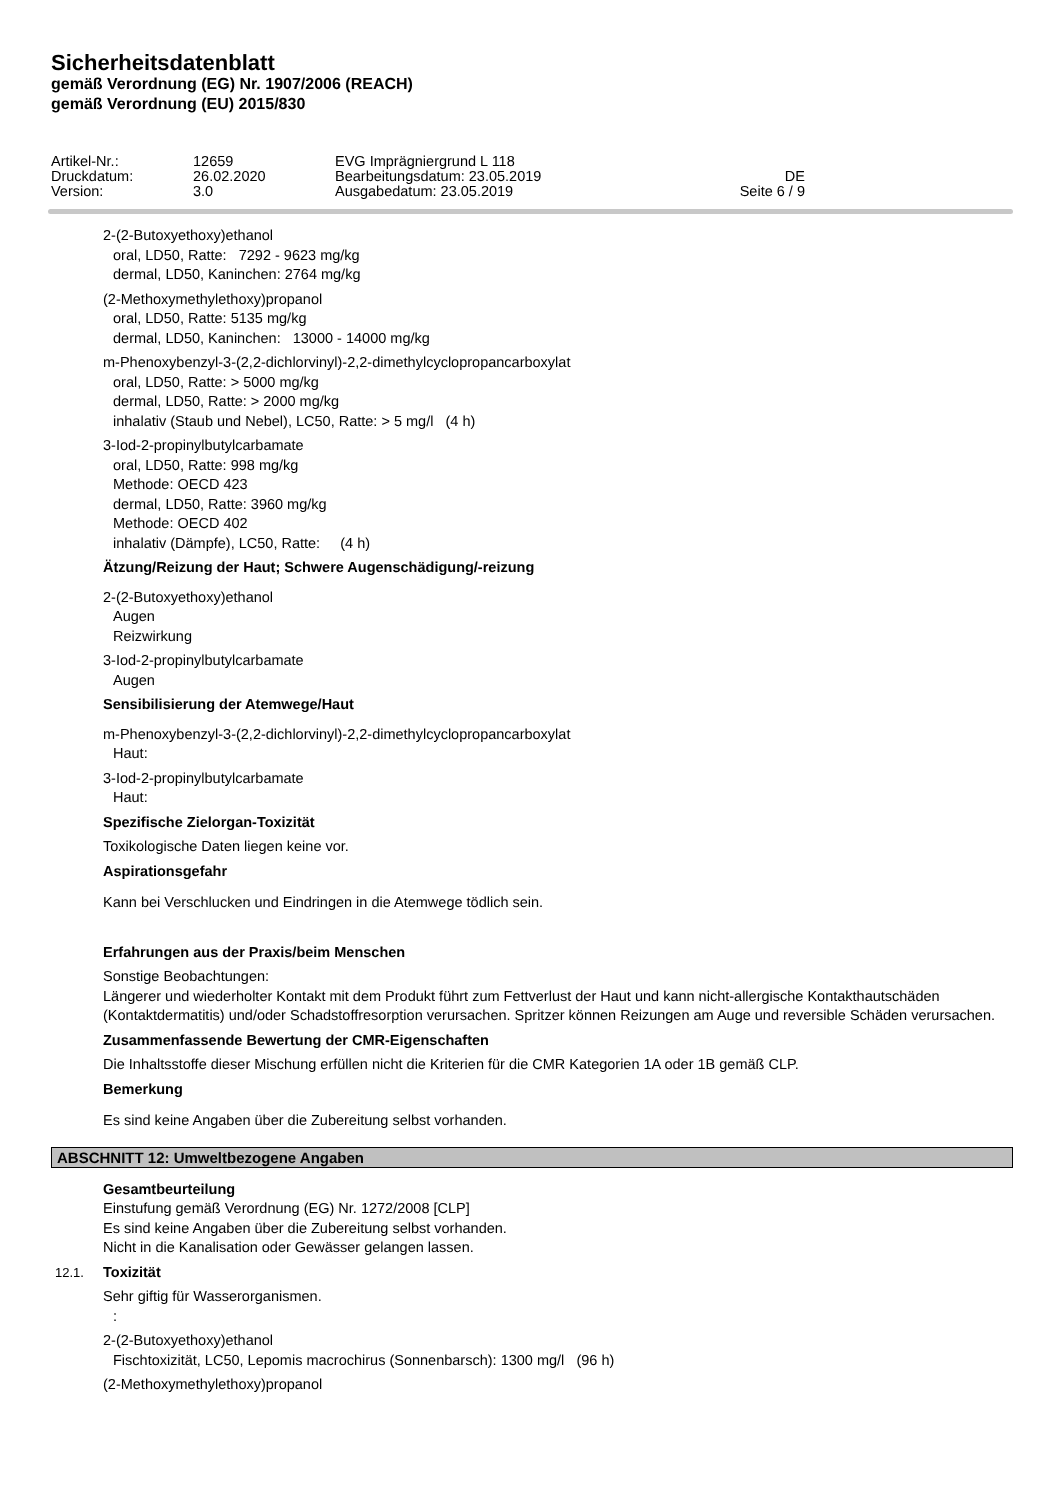Sicherheitsdatenblatt
gemäß Verordnung (EG) Nr. 1907/2006 (REACH)
gemäß Verordnung (EU) 2015/830
| Artikel-Nr.: | 12659 | EVG Imprägniergrund L 118 | |
| Druckdatum: | 26.02.2020 | Bearbeitungsdatum: 23.05.2019 | DE |
| Version: | 3.0 | Ausgabedatum: 23.05.2019 | Seite 6 / 9 |
2-(2-Butoxyethoxy)ethanol
oral, LD50, Ratte: 7292 - 9623 mg/kg
dermal, LD50, Kaninchen: 2764 mg/kg
(2-Methoxymethylethoxy)propanol
oral, LD50, Ratte: 5135 mg/kg
dermal, LD50, Kaninchen: 13000 - 14000 mg/kg
m-Phenoxybenzyl-3-(2,2-dichlorvinyl)-2,2-dimethylcyclopropancarboxylat
oral, LD50, Ratte: > 5000 mg/kg
dermal, LD50, Ratte: > 2000 mg/kg
inhalativ (Staub und Nebel), LC50, Ratte: > 5 mg/l (4 h)
3-Iod-2-propinylbutylcarbamate
oral, LD50, Ratte: 998 mg/kg
Methode: OECD 423
dermal, LD50, Ratte: 3960 mg/kg
Methode: OECD 402
inhalativ (Dämpfe), LC50, Ratte: (4 h)
Ätzung/Reizung der Haut; Schwere Augenschädigung/-reizung
2-(2-Butoxyethoxy)ethanol
Augen
Reizwirkung
3-Iod-2-propinylbutylcarbamate
Augen
Sensibilisierung der Atemwege/Haut
m-Phenoxybenzyl-3-(2,2-dichlorvinyl)-2,2-dimethylcyclopropancarboxylat
Haut:
3-Iod-2-propinylbutylcarbamate
Haut:
Spezifische Zielorgan-Toxizität
Toxikologische Daten liegen keine vor.
Aspirationsgefahr
Kann bei Verschlucken und Eindringen in die Atemwege tödlich sein.
Erfahrungen aus der Praxis/beim Menschen
Sonstige Beobachtungen:
Längerer und wiederholter Kontakt mit dem Produkt führt zum Fettverlust der Haut und kann nicht-allergische Kontakthautschäden (Kontaktdermatitis) und/oder Schadstoffresorption verursachen. Spritzer können Reizungen am Auge und reversible Schäden verursachen.
Zusammenfassende Bewertung der CMR-Eigenschaften
Die Inhaltsstoffe dieser Mischung erfüllen nicht die Kriterien für die CMR Kategorien 1A oder 1B gemäß CLP.
Bemerkung
Es sind keine Angaben über die Zubereitung selbst vorhanden.
ABSCHNITT 12: Umweltbezogene Angaben
Gesamtbeurteilung
Einstufung gemäß Verordnung (EG) Nr. 1272/2008 [CLP]
Es sind keine Angaben über die Zubereitung selbst vorhanden.
Nicht in die Kanalisation oder Gewässer gelangen lassen.
12.1. Toxizität
Sehr giftig für Wasserorganismen.
:
2-(2-Butoxyethoxy)ethanol
Fischtoxizität, LC50, Lepomis macrochirus (Sonnenbarsch): 1300 mg/l (96 h)
(2-Methoxymethylethoxy)propanol